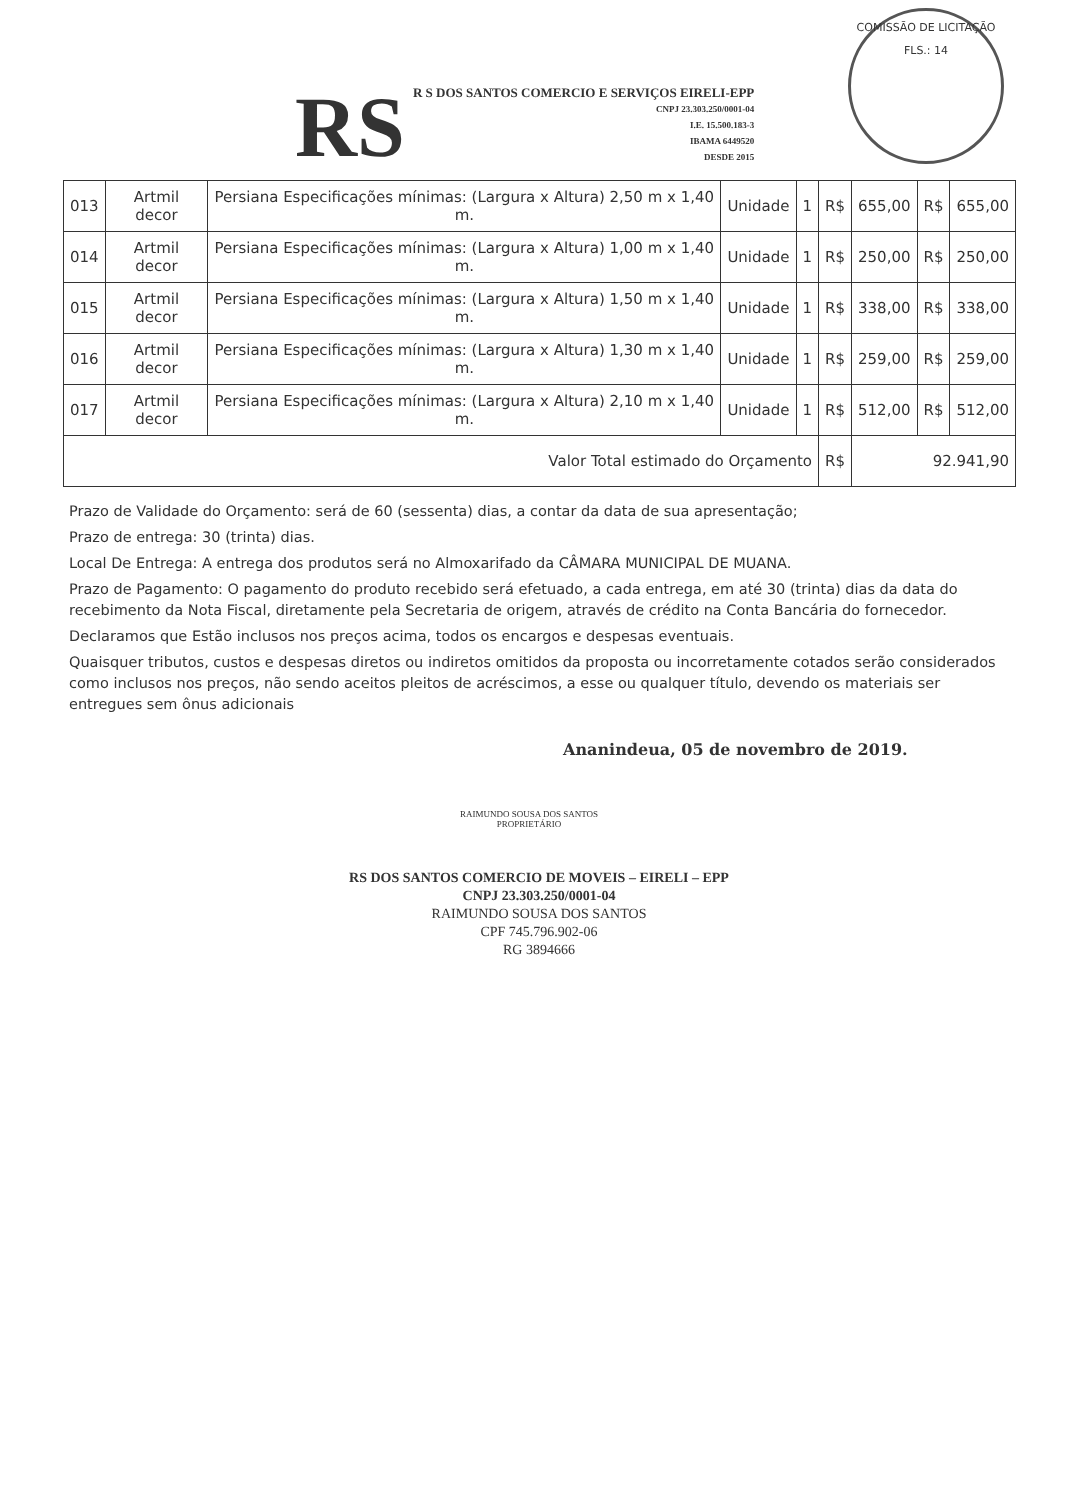COMISSÃO DE LICITAÇÃO
FLS.: 14
RS
R S DOS SANTOS COMERCIO E SERVIÇOS EIRELI-EPP
CNPJ 23.303.250/0001-04
I.E. 15.500.183-3
IBAMA 6449520
DESDE 2015
| 013 | Artmil decor | Persiana Especificações mínimas: (Largura x Altura) 2,50 m x 1,40 m. | Unidade | 1 | R$ | 655,00 | R$ | 655,00 |
| 014 | Artmil decor | Persiana Especificações mínimas: (Largura x Altura) 1,00 m x 1,40 m. | Unidade | 1 | R$ | 250,00 | R$ | 250,00 |
| 015 | Artmil decor | Persiana Especificações mínimas: (Largura x Altura) 1,50 m x 1,40 m. | Unidade | 1 | R$ | 338,00 | R$ | 338,00 |
| 016 | Artmil decor | Persiana Especificações mínimas: (Largura x Altura) 1,30 m x 1,40 m. | Unidade | 1 | R$ | 259,00 | R$ | 259,00 |
| 017 | Artmil decor | Persiana Especificações mínimas: (Largura x Altura) 2,10 m x 1,40 m. | Unidade | 1 | R$ | 512,00 | R$ | 512,00 |
| Valor Total estimado do Orçamento | | | | | R$ | 92.941,90 | | |
Prazo de Validade do Orçamento: será de 60 (sessenta) dias, a contar da data de sua apresentação;
Prazo de entrega: 30 (trinta) dias.
Local De Entrega: A entrega dos produtos será no Almoxarifado da CÂMARA MUNICIPAL DE MUANA.
Prazo de Pagamento: O pagamento do produto recebido será efetuado, a cada entrega, em até 30 (trinta) dias da data do recebimento da Nota Fiscal, diretamente pela Secretaria de origem, através de crédito na Conta Bancária do fornecedor.
Declaramos que Estão inclusos nos preços acima, todos os encargos e despesas eventuais.
Quaisquer tributos, custos e despesas diretos ou indiretos omitidos da proposta ou incorretamente cotados serão considerados como inclusos nos preços, não sendo aceitos pleitos de acréscimos, a esse ou qualquer título, devendo os materiais ser entregues sem ônus adicionais
Ananindeua, 05 de novembro de 2019.
RAIMUNDO SOUSA DOS SANTOS
PROPRIETÁRIO
RS DOS SANTOS COMERCIO DE MOVEIS – EIRELI – EPP
CNPJ 23.303.250/0001-04
RAIMUNDO SOUSA DOS SANTOS
CPF 745.796.902-06
RG 3894666